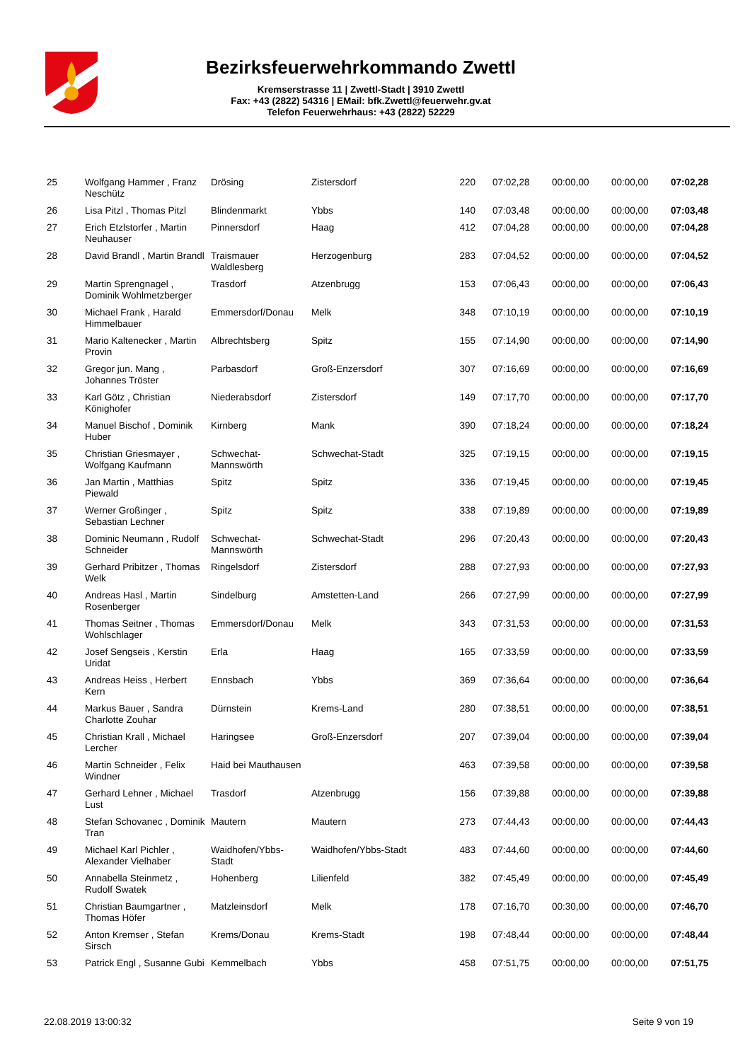Bezirksfeuerwehrkommando Zwettl
Kremserstrasse 11 | Zwettl-Stadt | 3910 Zwettl
Fax: +43 (2822) 54316 | EMail: bfk.Zwettl@feuerwehr.gv.at
Telefon Feuerwehrhaus: +43 (2822) 52229
| 25 | Wolfgang Hammer , Franz Neschütz | Drösing | Zistersdorf | 220 | 07:02,28 | 00:00,00 | 00:00,00 | 07:02,28 |
| 26 | Lisa Pitzl , Thomas Pitzl | Blindenmarkt | Ybbs | 140 | 07:03,48 | 00:00,00 | 00:00,00 | 07:03,48 |
| 27 | Erich Etzlstorfer , Martin Neuhauser | Pinnersdorf | Haag | 412 | 07:04,28 | 00:00,00 | 00:00,00 | 07:04,28 |
| 28 | David Brandl , Martin Brandl | Traismauer Waldlesberg | Herzogenburg | 283 | 07:04,52 | 00:00,00 | 00:00,00 | 07:04,52 |
| 29 | Martin Sprengnagel , Dominik Wohlmetzberger | Trasdorf | Atzenbrugg | 153 | 07:06,43 | 00:00,00 | 00:00,00 | 07:06,43 |
| 30 | Michael Frank , Harald Himmelbauer | Emmersdorf/Donau | Melk | 348 | 07:10,19 | 00:00,00 | 00:00,00 | 07:10,19 |
| 31 | Mario Kaltenecker , Martin Provin | Albrechtsberg | Spitz | 155 | 07:14,90 | 00:00,00 | 00:00,00 | 07:14,90 |
| 32 | Gregor jun. Mang , Johannes Tröster | Parbasdorf | Groß-Enzersdorf | 307 | 07:16,69 | 00:00,00 | 00:00,00 | 07:16,69 |
| 33 | Karl Götz , Christian Könighofer | Niederabsdorf | Zistersdorf | 149 | 07:17,70 | 00:00,00 | 00:00,00 | 07:17,70 |
| 34 | Manuel Bischof , Dominik Huber | Kirnberg | Mank | 390 | 07:18,24 | 00:00,00 | 00:00,00 | 07:18,24 |
| 35 | Christian Griesmayer , Wolfgang Kaufmann | Schwechat-Mannswörth | Schwechat-Stadt | 325 | 07:19,15 | 00:00,00 | 00:00,00 | 07:19,15 |
| 36 | Jan Martin , Matthias Piewald | Spitz | Spitz | 336 | 07:19,45 | 00:00,00 | 00:00,00 | 07:19,45 |
| 37 | Werner Großinger , Sebastian Lechner | Spitz | Spitz | 338 | 07:19,89 | 00:00,00 | 00:00,00 | 07:19,89 |
| 38 | Dominic Neumann , Rudolf Schneider | Schwechat-Mannswörth | Schwechat-Stadt | 296 | 07:20,43 | 00:00,00 | 00:00,00 | 07:20,43 |
| 39 | Gerhard Pribitzer , Thomas Welk | Ringelsdorf | Zistersdorf | 288 | 07:27,93 | 00:00,00 | 00:00,00 | 07:27,93 |
| 40 | Andreas Hasl , Martin Rosenberger | Sindelburg | Amstetten-Land | 266 | 07:27,99 | 00:00,00 | 00:00,00 | 07:27,99 |
| 41 | Thomas Seitner , Thomas Wohlschlager | Emmersdorf/Donau | Melk | 343 | 07:31,53 | 00:00,00 | 00:00,00 | 07:31,53 |
| 42 | Josef Sengseis , Kerstin Uridat | Erla | Haag | 165 | 07:33,59 | 00:00,00 | 00:00,00 | 07:33,59 |
| 43 | Andreas Heiss , Herbert Kern | Ennsbach | Ybbs | 369 | 07:36,64 | 00:00,00 | 00:00,00 | 07:36,64 |
| 44 | Markus Bauer , Sandra Charlotte Zouhar | Dürnstein | Krems-Land | 280 | 07:38,51 | 00:00,00 | 00:00,00 | 07:38,51 |
| 45 | Christian Krall , Michael Lercher | Haringsee | Groß-Enzersdorf | 207 | 07:39,04 | 00:00,00 | 00:00,00 | 07:39,04 |
| 46 | Martin Schneider , Felix Windner | Haid bei Mauthausen | | 463 | 07:39,58 | 00:00,00 | 00:00,00 | 07:39,58 |
| 47 | Gerhard Lehner , Michael Lust | Trasdorf | Atzenbrugg | 156 | 07:39,88 | 00:00,00 | 00:00,00 | 07:39,88 |
| 48 | Stefan Schovanec , Dominik Tran | Mautern | Mautern | 273 | 07:44,43 | 00:00,00 | 00:00,00 | 07:44,43 |
| 49 | Michael Karl Pichler , Alexander Vielhaber | Waidhofen/Ybbs-Stadt | Waidhofen/Ybbs-Stadt | 483 | 07:44,60 | 00:00,00 | 00:00,00 | 07:44,60 |
| 50 | Annabella Steinmetz , Rudolf Swatek | Hohenberg | Lilienfeld | 382 | 07:45,49 | 00:00,00 | 00:00,00 | 07:45,49 |
| 51 | Christian Baumgartner , Thomas Höfer | Matzleinsdorf | Melk | 178 | 07:16,70 | 00:30,00 | 00:00,00 | 07:46,70 |
| 52 | Anton Kremser , Stefan Sirsch | Krems/Donau | Krems-Stadt | 198 | 07:48,44 | 00:00,00 | 00:00,00 | 07:48,44 |
| 53 | Patrick Engl , Susanne Gubi | Kemmelbach | Ybbs | 458 | 07:51,75 | 00:00,00 | 00:00,00 | 07:51,75 |
22.08.2019 13:00:32 Seite 9 von 19